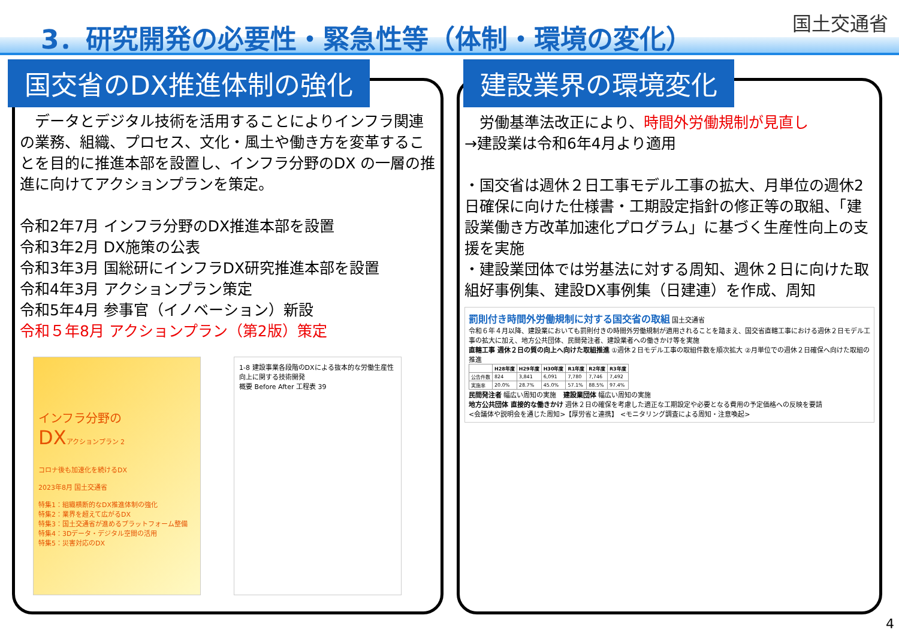3．研究開発の必要性・緊急性等（体制・環境の変化）
国土交通省
国交省のDX推進体制の強化
　データとデジタル技術を活用することによりインフラ関連の業務、組織、プロセス、文化・風土や働き方を変革することを目的に推進本部を設置し、インフラ分野のDX の一層の推進に向けてアクションプランを策定。
令和2年7月 インフラ分野のDX推進本部を設置
令和3年2月 DX施策の公表
令和3年3月 国総研にインフラDX研究推進本部を設置
令和4年3月 アクションプラン策定
令和5年4月 参事官（イノベーション）新設
令和５年8月 アクションプラン（第2版）策定
インフラ分野の
DXアクションプラン 2
コロナ後も加速化を続けるDX
2023年8月 国土交通省
特集1：組織横断的なDX推進体制の強化
特集2：業界を超えて広がるDX
特集3：国土交通省が進めるプラットフォーム整備
特集4：3Dデータ・デジタル空間の活用
特集5：災害対応のDX
1-8 建設事業各段階のDXによる抜本的な労働生産性向上に関する技術開発
概要 Before After 工程表 39
建設業界の環境変化
　労働基準法改正により、時間外労働規制が見直し
→建設業は令和6年4月より適用
・国交省は週休２日工事モデル工事の拡大、月単位の週休2日確保に向けた仕様書・工期設定指針の修正等の取組、「建設業働き方改革加速化プログラム」に基づく生産性向上の支援を実施
・建設業団体では労基法に対する周知、週休２日に向けた取組好事例集、建設DX事例集（日建連）を作成、周知
罰則付き時間外労働規制に対する国交省の取組 国土交通省
令和６年４月以降、建設業においても罰則付きの時間外労働規制が適用されることを踏まえ、国交省直轄工事における週休２日モデル工事の拡大に加え、地方公共団体、民間発注者、建設業者への働きかけ等を実施
直轄工事 週休２日の質の向上へ向けた取組推進 ①週休２日モデル工事の取組件数を順次拡大 ②月単位での週休２日確保へ向けた取組の推進
| | H28年度 | H29年度 | H30年度 | R1年度 | R2年度 | R3年度 |
| --- | --- | --- | --- | --- | --- | --- |
| 公告件数 | 824 | 3,841 | 6,091 | 7,780 | 7,746 | 7,492 |
| 実施率 | 20.0% | 28.7% | 45.0% | 57.1% | 88.5% | 97.4% |
民間発注者 幅広い周知の実施　建設業団体 幅広い周知の実施
地方公共団体 直接的な働きかけ 週休２日の確保を考慮した適正な工期設定や必要となる費用の予定価格への反映を要請
<会議体や説明会を通じた周知>【厚労省と連携】 <モニタリング調査による周知・注意喚起>
4